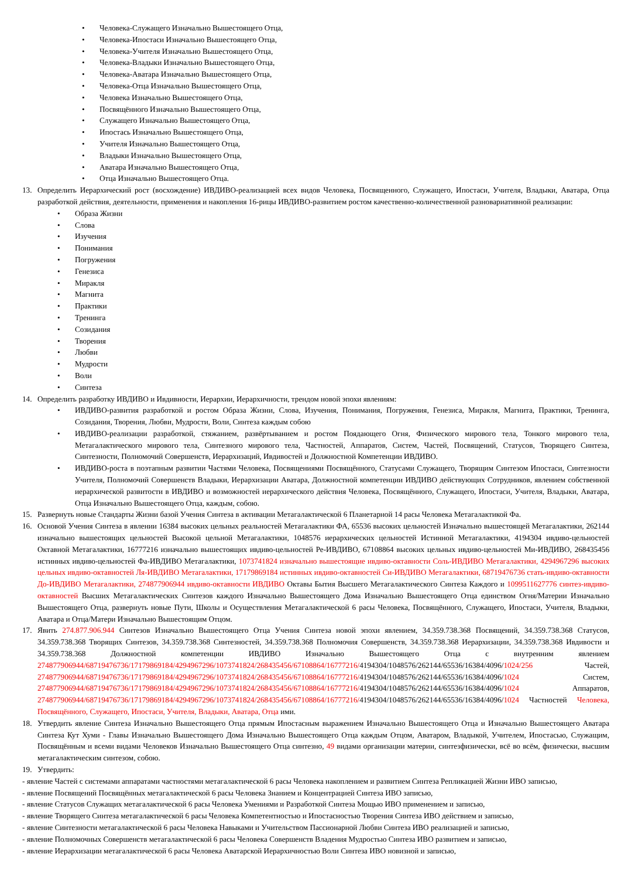Человека-Служащего Изначально Вышестоящего Отца,
Человека-Ипостаси Изначально Вышестоящего Отца,
Человека-Учителя Изначально Вышестоящего Отца,
Человека-Владыки Изначально Вышестоящего Отца,
Человека-Аватара Изначально Вышестоящего Отца,
Человека-Отца Изначально Вышестоящего Отца,
Человека Изначально Вышестоящего Отца,
Посвящённого Изначально Вышестоящего Отца,
Служащего Изначально Вышестоящего Отца,
Ипостась Изначально Вышестоящего Отца,
Учителя Изначально Вышестоящего Отца,
Владыки Изначально Вышестоящего Отца,
Аватара Изначально Вышестоящего Отца,
Отца Изначально Вышестоящего Отца.
13. Определить Иерархический рост (восхождение) ИВДИВО-реализацией всех видов Человека, Посвященного, Служащего, Ипостаси, Учителя, Владыки, Аватара, Отца разработкой действия, деятельности, применения и накопления 16-рицы ИВДИВО-развитием ростом качественно-количественной разновариативной реализации:
Образа Жизни
Слова
Изучения
Понимания
Погружения
Генезиса
Миракля
Магнита
Практики
Тренинга
Созидания
Творения
Любви
Мудрости
Воли
Синтеза
14. Определить разработку ИВДИВО и Ивдивности, Иерархии, Иерархичности, трендом новой эпохи явлениям:
ИВДИВО-развития разработкой и ростом Образа Жизни, Слова, Изучения, Понимания, Погружения, Генезиса, Миракля, Магнита, Практики, Тренинга, Созидания, Творения, Любви, Мудрости, Воли, Синтеза каждым собою
ИВДИВО-реализации разработкой, стяжанием, развёртыванием и ростом Поядающего Огня, Физического мирового тела, Тонкого мирового тела, Метагалактического мирового тела, Синтезного мирового тела, Частностей, Аппаратов, Систем, Частей, Посвящений, Статусов, Творящего Синтеза, Синтезности, Полномочий Совершенств, Иерархизаций, Ивдивостей и Должностной Компетенции ИВДИВО.
ИВДИВО-роста в поэтапным развитии Частями Человека, Посвящениями Посвящённого, Статусами Служащего, Творящим Синтезом Ипостаси, Синтезности Учителя, Полномочий Совершенств Владыки, Иерархизации Аватара, Должностной компетенции ИВДИВО действующих Сотрудников, явлением собственной иерархической развитости в ИВДИВО и возможностей иерархического действия Человека, Посвящённого, Служащего, Ипостаси, Учителя, Владыки, Аватара, Отца Изначально Вышестоящего Отца, каждым, собою.
15. Развернуть новые Стандарты Жизни базой Учения Синтеза в активации Метагалактической 6 Планетарной 14 расы Человека Метагалактикой Фа.
16. Основой Учения Синтеза в явлении 16384 высоких цельных реальностей Метагалактики ФА, 65536 высоких цельностей Изначально вышестоящей Метагалактики, 262144 изначально вышестоящих цельностей Высокой цельной Метагалактики, 1048576 иерархических цельностей Истинной Метагалактики, 4194304 ивдиво-цельностей Октавной Метагалактики, 16777216 изначально вышестоящих ивдиво-цельностей Ре-ИВДИВО, 67108864 высоких цельных ивдиво-цельностей Ми-ИВДИВО, 268435456 истинных ивдиво-цельностей Фа-ИВДИВО Метагалактики, 1073741824 изначально вышестоящие ивдиво-октавности Соль-ИВДИВО Метагалактики, 4294967296 высоких цельных ивдиво-октавностей Ля-ИВДИВО Метагалактики, 17179869184 истинных ивдиво-октавностей Си-ИВДИВО Метагалактики, 68719476736 стать-ивдиво-октавности До-ИВДИВО Метагалактики, 274877906944 ивдиво-октавности ИВДИВО Октавы Бытия Высшего Метагалактического Синтеза Каждого и 1099511627776 синтез-ивдиво-октавностей Высших Метагалактических Синтезов каждого Изначально Вышестоящего Дома Изначально Вышестоящего Отца единством Огня/Материи Изначально Вышестоящего Отца, развернуть новые Пути, Школы и Осуществления Метагалактической 6 расы Человека, Посвящённого, Служащего, Ипостаси, Учителя, Владыки, Аватара и Отца/Матери Изначально Вышестоящим Отцом.
17. Явить 274.877.906.944 Синтезов Изначально Вышестоящего Отца Учения Синтеза новой эпохи явлением, 34.359.738.368 Посвящений, 34.359.738.368 Статусов, 34.359.738.368 Творящих Синтезов, 34.359.738.368 Синтезностей, 34.359.738.368 Полномочия Совершенств, 34.359.738.368 Иерархизации, 34.359.738.368 Ивдивости и 34.359.738.368 Должностной компетенции ИВДИВО Изначально Вышестоящего Отца с внутренним явлением 274877906944/68719476736/17179869184/4294967296/1073741824/268435456/67108864/16777216/4194304/1048576/262144/65536/16384/4096/1024/256 Частей, 274877906944/68719476736/17179869184/4294967296/1073741824/268435456/67108864/16777216/4194304/1048576/262144/65536/16384/4096/1024 Систем, 274877906944/68719476736/17179869184/4294967296/1073741824/268435456/67108864/16777216/4194304/1048576/262144/65536/16384/4096/1024 Аппаратов, 274877906944/68719476736/17179869184/4294967296/1073741824/268435456/67108864/16777216/4194304/1048576/262144/65536/16384/4096/1024 Частностей Человека, Посвящённого, Служащего, Ипостаси, Учителя, Владыки, Аватара, Отца ими.
18. Утвердить явление Синтеза Изначально Вышестоящего Отца прямым Ипостасным выражением Изначально Вышестоящего Отца и Изначально Вышестоящего Аватара Синтеза Кут Хуми - Главы Изначально Вышестоящего Дома Изначально Вышестоящего Отца каждым Отцом, Аватаром, Владыкой, Учителем, Ипостасью, Служащим, Посвящённым и всеми видами Человеков Изначально Вышестоящего Отца синтезно, 49 видами организации материи, синтезфизически, всё во всём, физически, высшим метагалактическим синтезом, собою.
19. Утвердить:
- явление Частей с системами аппаратами частностями метагалактической 6 расы Человека накоплением и развитием Синтеза Репликацией Жизни ИВО записью,
- явление Посвящений Посвящённых метагалактической 6 расы Человека Знанием и Концентрацией Синтеза ИВО записью,
- явление Статусов Служащих метагалактической 6 расы Человека Умениями и Разработкой Синтеза Мощью ИВО применением и записью,
- явление Творящего Синтеза метагалактической 6 расы Человека Компетентностью и Ипостасностью Творения Синтеза ИВО действием и записью,
- явление Синтезности метагалактической 6 расы Человека Навыками и Учительством Пассионарной Любви Синтеза ИВО реализацией и записью,
- явление Полномочных Совершенств метагалактической 6 расы Человека Совершенств Владения Мудростью Синтеза ИВО развитием и записью,
- явление Иерархизации метагалактической 6 расы Человека Аватарской Иерархичностью Воли Синтеза ИВО новизной и записью,